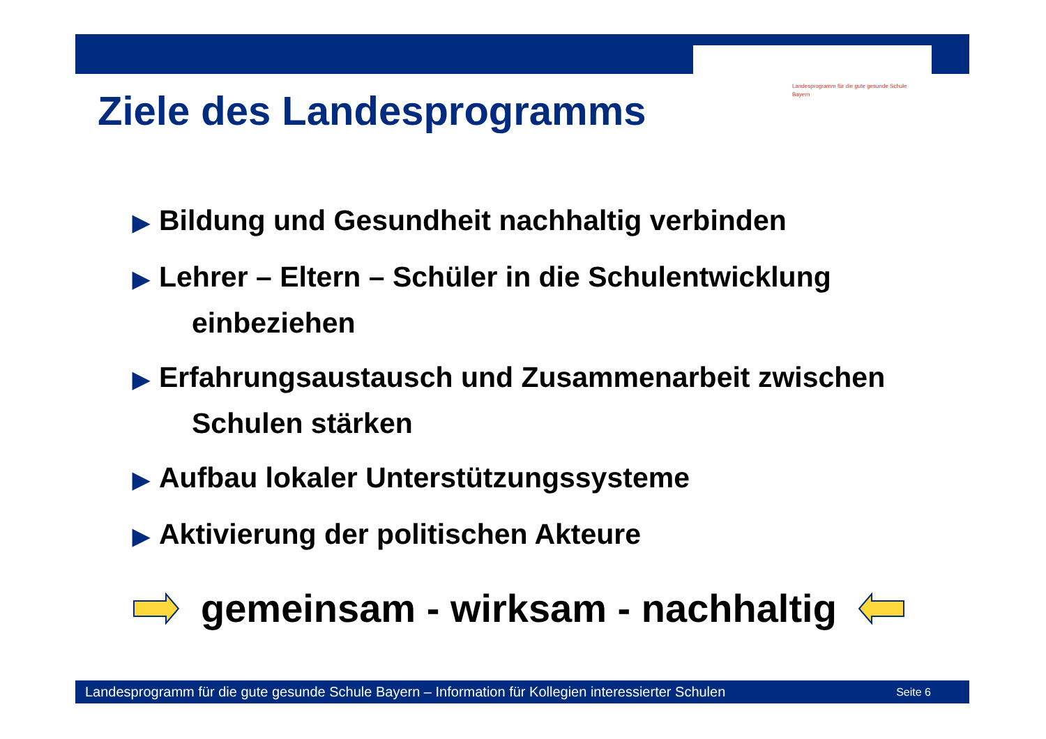Landesprogramm für die gute gesunde Schule
Bayern
Ziele des Landesprogramms
▶ Bildung und Gesundheit nachhaltig verbinden
▶ Lehrer – Eltern – Schüler in die Schulentwicklung
einbeziehen
▶ Erfahrungsaustausch und Zusammenarbeit zwischen
Schulen stärken
▶ Aufbau lokaler Unterstützungssysteme
▶ Aktivierung der politischen Akteure
gemeinsam - wirksam - nachhaltig
Landesprogramm für die gute gesunde Schule Bayern – Information für Kollegien interessierter Schulen Seite 6